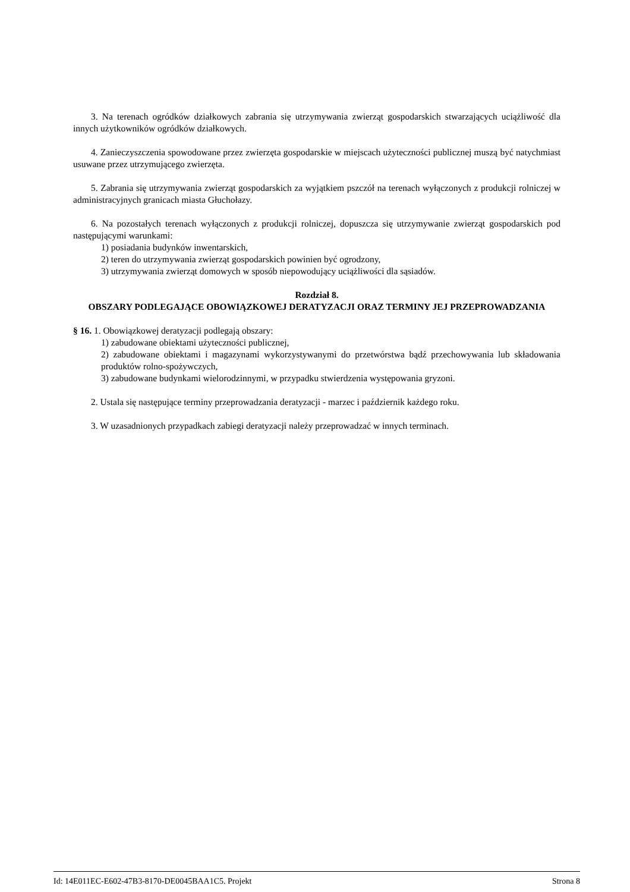3. Na terenach ogródków działkowych zabrania się utrzymywania zwierząt gospodarskich stwarzających uciążliwość dla innych użytkowników ogródków działkowych.
4. Zanieczyszczenia spowodowane przez zwierzęta gospodarskie w miejscach użyteczności publicznej muszą być natychmiast usuwane przez utrzymującego zwierzęta.
5. Zabrania się utrzymywania zwierząt gospodarskich za wyjątkiem pszczół na terenach wyłączonych z produkcji rolniczej w administracyjnych granicach miasta Głuchołazy.
6. Na pozostałych terenach wyłączonych z produkcji rolniczej, dopuszcza się utrzymywanie zwierząt gospodarskich pod następującymi warunkami:
1) posiadania budynków inwentarskich,
2) teren do utrzymywania zwierząt gospodarskich powinien być ogrodzony,
3) utrzymywania zwierząt domowych w sposób niepowodujący uciążliwości dla sąsiadów.
Rozdział 8.
OBSZARY PODLEGAJĄCE OBOWIĄZKOWEJ DERATYZACJI ORAZ TERMINY JEJ PRZEPROWADZANIA
§ 16. 1. Obowiązkowej deratyzacji podlegają obszary:
1) zabudowane obiektami użyteczności publicznej,
2) zabudowane obiektami i magazynami wykorzystywanymi do przetwórstwa bądź przechowywania lub składowania produktów rolno-spożywczych,
3) zabudowane budynkami wielorodzinnymi, w przypadku stwierdzenia występowania gryzoni.
2. Ustala się następujące terminy przeprowadzania deratyzacji - marzec i październik każdego roku.
3. W uzasadnionych przypadkach zabiegi deratyzacji należy przeprowadzać w innych terminach.
Id: 14E011EC-E602-47B3-8170-DE0045BAA1C5. Projekt Strona 8